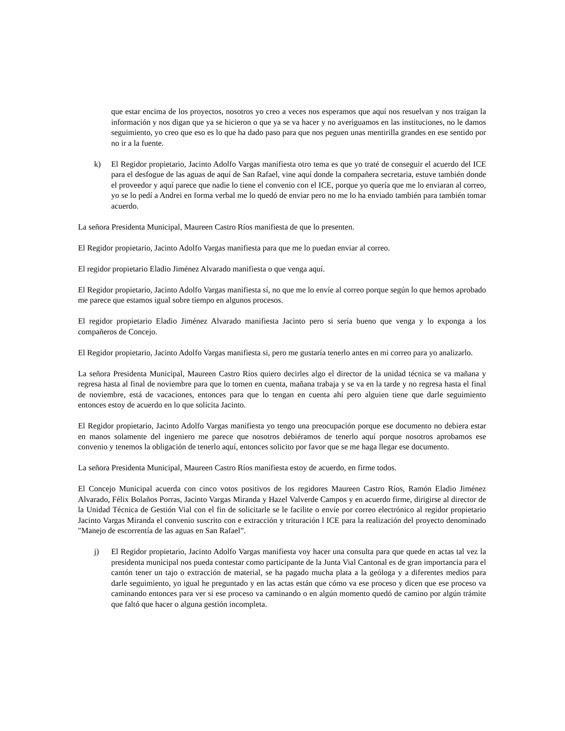que estar encima de los proyectos, nosotros yo creo a veces nos esperamos que aquí nos resuelvan y nos traigan la información y nos digan que ya se hicieron o que ya se va hacer y no averiguamos en las instituciones, no le damos seguimiento, yo creo que eso es lo que ha dado paso para que nos peguen unas mentirilla grandes en ese sentido por no ir a la fuente.
k) El Regidor propietario, Jacinto Adolfo Vargas manifiesta otro tema es que yo traté de conseguir el acuerdo del ICE para el desfogue de las aguas de aquí de San Rafael, vine aquí donde la compañera secretaria, estuve también donde el proveedor y aquí parece que nadie lo tiene el convenio con el ICE, porque yo quería que me lo enviaran al correo, yo se lo pedí a Andrei en forma verbal me lo quedó de enviar pero no me lo ha enviado también para también tomar acuerdo.
La señora Presidenta Municipal, Maureen Castro Ríos manifiesta de que lo presenten.
El Regidor propietario, Jacinto Adolfo Vargas manifiesta para que me lo puedan enviar al correo.
El regidor propietario Eladio Jiménez Alvarado manifiesta o que venga aquí.
El Regidor propietario, Jacinto Adolfo Vargas manifiesta sí, no que me lo envíe al correo porque según lo que hemos aprobado me parece que estamos igual sobre tiempo en algunos procesos.
El regidor propietario Eladio Jiménez Alvarado manifiesta Jacinto pero si sería bueno que venga y lo exponga a los compañeros de Concejo.
El Regidor propietario, Jacinto Adolfo Vargas manifiesta si, pero me gustaría tenerlo antes en mi correo para yo analizarlo.
La señora Presidenta Municipal, Maureen Castro Ríos quiero decirles algo el director de la unidad técnica se va mañana y regresa hasta al final de noviembre para que lo tomen en cuenta, mañana trabaja y se va en la tarde y no regresa hasta el final de noviembre, está de vacaciones, entonces para que lo tengan en cuenta ahí pero alguien tiene que darle seguimiento entonces estoy de acuerdo en lo que solicita Jacinto.
El Regidor propietario, Jacinto Adolfo Vargas manifiesta yo tengo una preocupación porque ese documento no debiera estar en manos solamente del ingeniero me parece que nosotros debiéramos de tenerlo aquí porque nosotros aprobamos ese convenio y tenemos la obligación de tenerlo aquí, entonces solicito por favor que se me haga llegar ese documento.
La señora Presidenta Municipal, Maureen Castro Ríos manifiesta estoy de acuerdo, en firme todos.
El Concejo Municipal acuerda con cinco votos positivos de los regidores Maureen Castro Ríos, Ramón Eladio Jiménez Alvarado, Félix Bolaños Porras, Jacinto Vargas Miranda y Hazel Valverde Campos y en acuerdo firme, dirigirse al director de la Unidad Técnica de Gestión Vial con el fin de solicitarle se le facilite o envíe por correo electrónico al regidor propietario Jacinto Vargas Miranda el convenio suscrito con e extracción y trituración l ICE para la realización del proyecto denominado "Manejo de escorrentía de las aguas en San Rafael”.
j) El Regidor propietario, Jacinto Adolfo Vargas manifiesta voy hacer una consulta para que quede en actas tal vez la presidenta municipal nos pueda contestar como participante de la Junta Vial Cantonal es de gran importancia para el cantón tener un tajo o extracción de material, se ha pagado mucha plata a la geóloga y a diferentes medios para darle seguimiento, yo igual he preguntado y en las actas están que cómo va ese proceso y dicen que ese proceso va caminando entonces para ver si ese proceso va caminando o en algún momento quedó de camino por algún trámite que faltó que hacer o alguna gestión incompleta.